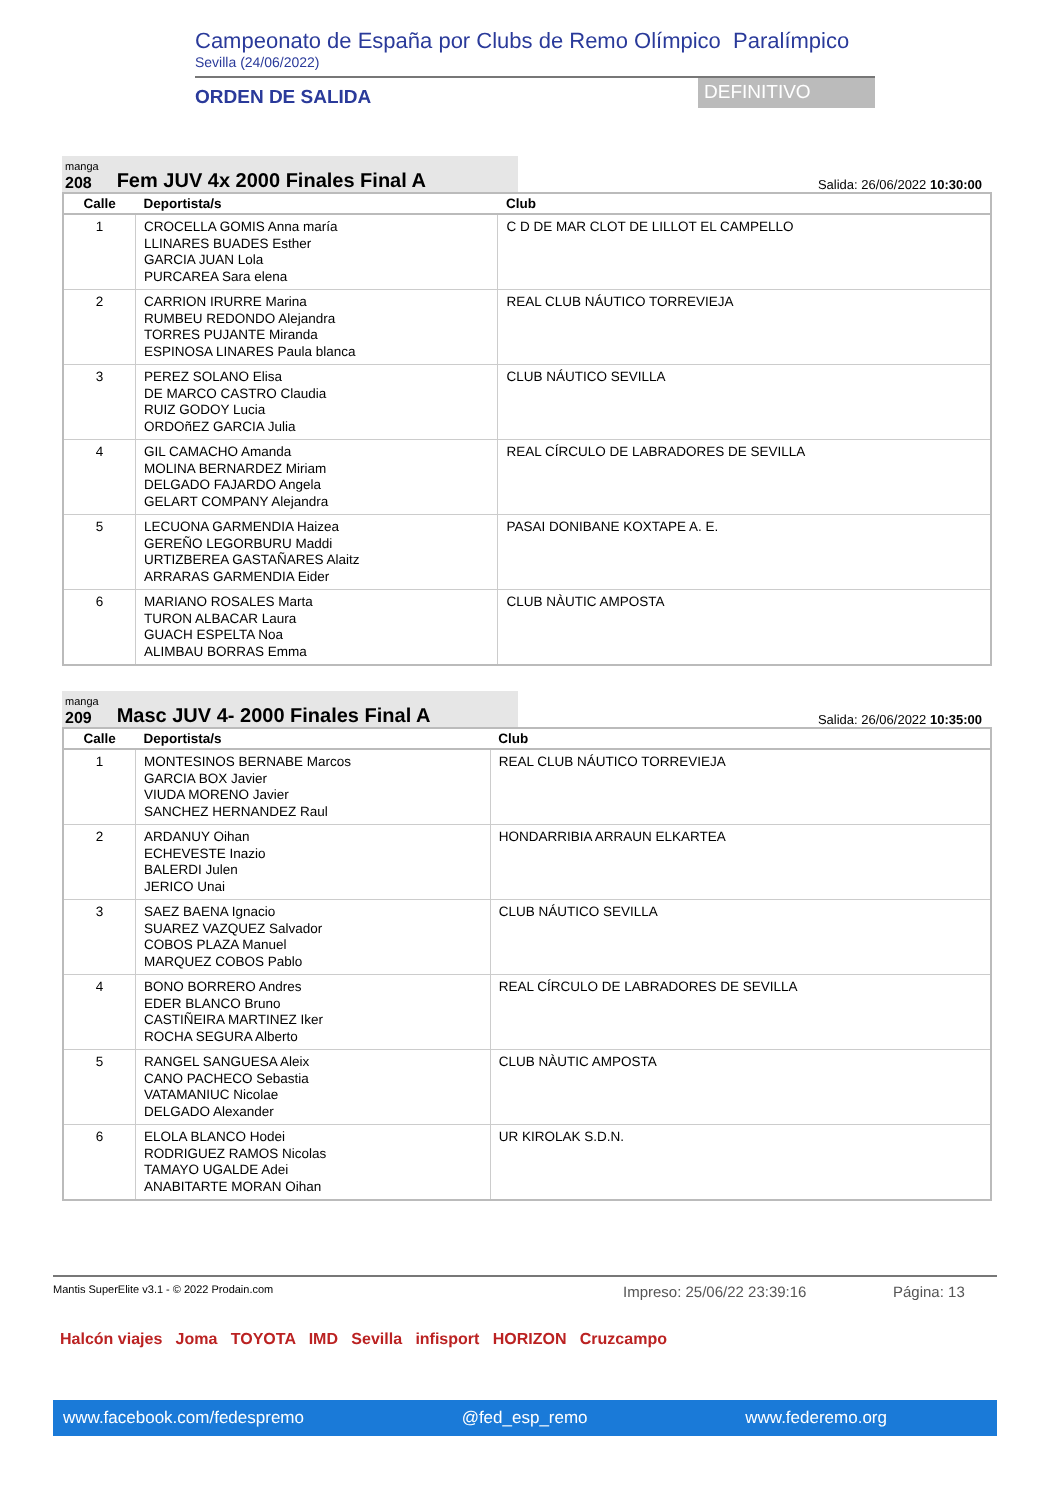Campeonato de España por Clubs de Remo Olímpico Paralímpico
Sevilla (24/06/2022)
ORDEN DE SALIDA DEFINITIVO
manga
208
Fem JUV 4x 2000 Finales Final A
Salida: 26/06/2022 10:30:00
| Calle | Deportista/s | Club |
| --- | --- | --- |
| 1 | CROCELLA GOMIS Anna maría LLINARES BUADES Esther GARCIA JUAN Lola PURCAREA Sara elena | C D DE MAR CLOT DE LILLOT EL CAMPELLO |
| 2 | CARRION IRURRE Marina RUMBEU REDONDO Alejandra TORRES PUJANTE Miranda ESPINOSA LINARES Paula blanca | REAL CLUB NÁUTICO TORREVIEJA |
| 3 | PEREZ SOLANO Elisa DE MARCO CASTRO Claudia RUIZ GODOY Lucia ORDOñEZ GARCIA Julia | CLUB NÁUTICO SEVILLA |
| 4 | GIL CAMACHO Amanda MOLINA BERNARDEZ Miriam DELGADO FAJARDO Angela GELART COMPANY Alejandra | REAL CÍRCULO DE LABRADORES DE SEVILLA |
| 5 | LECUONA GARMENDIA Haizea GEREÑO LEGORBURU Maddi URTIZBEREA GASTAÑARES Alaitz ARRARAS GARMENDIA Eider | PASAI DONIBANE KOXTAPE A. E. |
| 6 | MARIANO ROSALES Marta TURON ALBACAR Laura GUACH ESPELTA Noa ALIMBAU BORRAS Emma | CLUB NÀUTIC AMPOSTA |
manga
209
Masc JUV 4- 2000 Finales Final A
Salida: 26/06/2022 10:35:00
| Calle | Deportista/s | Club |
| --- | --- | --- |
| 1 | MONTESINOS BERNABE Marcos GARCIA BOX Javier VIUDA MORENO Javier SANCHEZ HERNANDEZ Raul | REAL CLUB NÁUTICO TORREVIEJA |
| 2 | ARDANUY Oihan ECHEVESTE Inazio BALERDI Julen JERICO Unai | HONDARRIBIA ARRAUN ELKARTEA |
| 3 | SAEZ BAENA Ignacio SUAREZ VAZQUEZ Salvador COBOS PLAZA Manuel MARQUEZ COBOS Pablo | CLUB NÁUTICO SEVILLA |
| 4 | BONO BORRERO Andres EDER BLANCO Bruno CASTIÑEIRA MARTINEZ Iker ROCHA SEGURA Alberto | REAL CÍRCULO DE LABRADORES DE SEVILLA |
| 5 | RANGEL SANGUESA Aleix CANO PACHECO Sebastia VATAMANIUC Nicolae DELGADO Alexander | CLUB NÀUTIC AMPOSTA |
| 6 | ELOLA BLANCO Hodei RODRIGUEZ RAMOS Nicolas TAMAYO UGALDE Adei ANABITARTE MORAN Oihan | UR KIROLAK S.D.N. |
Mantis SuperElite v3.1 - © 2022 Prodain.com Impreso: 25/06/22 23:39:16 Página: 13
Halcón viajes Joma TOYOTA IMD Sevilla infisport HORIZON Cruzcampo
www.facebook.com/fedespremo @fed_esp_remo www.federemo.org